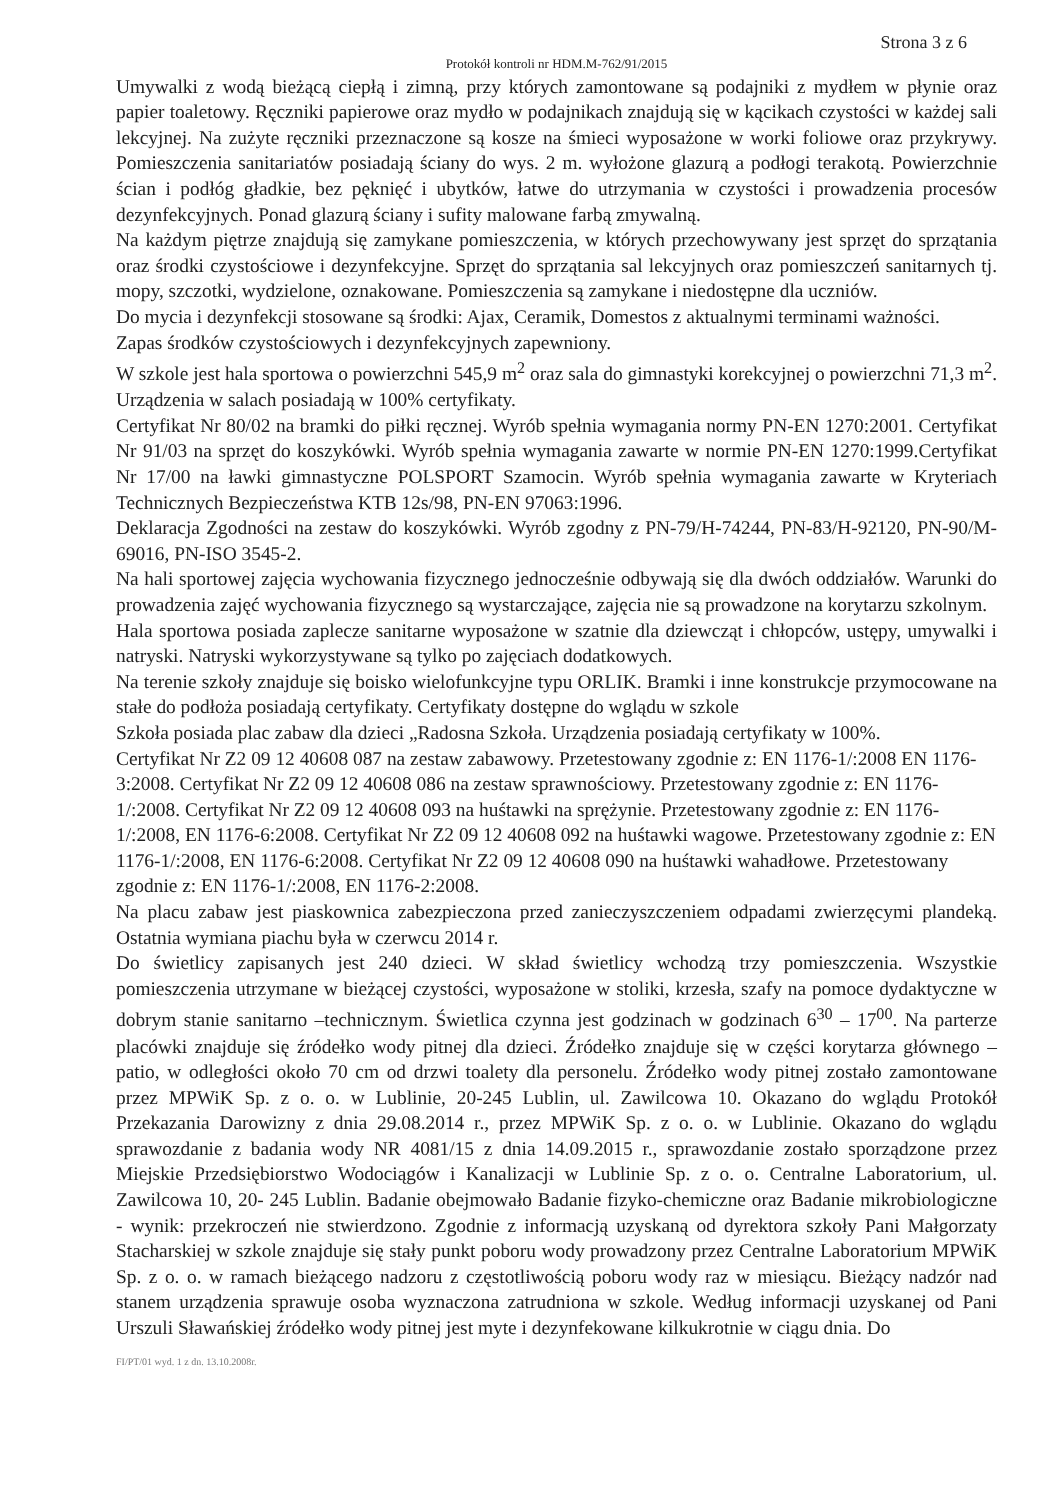Strona 3 z 6
Protokół kontroli nr HDM.M-762/91/2015
Umywalki z wodą bieżącą ciepłą i zimną, przy których zamontowane są podajniki z mydłem w płynie oraz papier toaletowy. Ręczniki papierowe oraz mydło w podajnikach znajdują się w kącikach czystości w każdej sali lekcyjnej. Na zużyte ręczniki przeznaczone są kosze na śmieci wyposażone w worki foliowe oraz przykrywy. Pomieszczenia sanitariatów posiadają ściany do wys. 2 m. wyłożone glazurą a podłogi terakotą. Powierzchnie ścian i podłóg gładkie, bez pęknięć i ubytków, łatwe do utrzymania w czystości i prowadzenia procesów dezynfekcyjnych. Ponad glazurą ściany i sufity malowane farbą zmywalną.
Na każdym piętrze znajdują się zamykane pomieszczenia, w których przechowywany jest sprzęt do sprzątania oraz środki czystościowe i dezynfekcyjne. Sprzęt do sprzątania sal lekcyjnych oraz pomieszczeń sanitarnych tj. mopy, szczotki, wydzielone, oznakowane. Pomieszczenia są zamykane i niedostępne dla uczniów.
Do mycia i dezynfekcji stosowane są środki: Ajax, Ceramik, Domestos z aktualnymi terminami ważności.
Zapas środków czystościowych i dezynfekcyjnych zapewniony.
W szkole jest hala sportowa o powierzchni 545,9 m<sup>2</sup> oraz sala do gimnastyki korekcyjnej o powierzchni 71,3 m<sup>2</sup>. Urządzenia w salach posiadają w 100% certyfikaty.
Certyfikat Nr 80/02 na bramki do piłki ręcznej. Wyrób spełnia wymagania normy PN-EN 1270:2001. Certyfikat Nr 91/03 na sprzęt do koszykówki. Wyrób spełnia wymagania zawarte w normie PN-EN 1270:1999.Certyfikat Nr 17/00 na ławki gimnastyczne POLSPORT Szamocin. Wyrób spełnia wymagania zawarte w Kryteriach Technicznych Bezpieczeństwa KTB 12s/98, PN-EN 97063:1996.
Deklaracja Zgodności na zestaw do koszykówki. Wyrób zgodny z PN-79/H-74244, PN-83/H-92120, PN-90/M-69016, PN-ISO 3545-2.
Na hali sportowej zajęcia wychowania fizycznego jednocześnie odbywają się dla dwóch oddziałów. Warunki do prowadzenia zajęć wychowania fizycznego są wystarczające, zajęcia nie są prowadzone na korytarzu szkolnym.
Hala sportowa posiada zaplecze sanitarne wyposażone w szatnie dla dziewcząt i chłopców, ustępy, umywalki i natryski. Natryski wykorzystywane są tylko po zajęciach dodatkowych.
Na terenie szkoły znajduje się boisko wielofunkcyjne typu ORLIK. Bramki i inne konstrukcje przymocowane na stałe do podłoża posiadają certyfikaty. Certyfikaty dostępne do wglądu w szkole
Szkoła posiada plac zabaw dla dzieci „Radosna Szkoła. Urządzenia posiadają certyfikaty w 100%.
Certyfikat Nr Z2 09 12 40608 087 na zestaw zabawowy. Przetestowany zgodnie z: EN 1176-1/:2008 EN 1176-3:2008. Certyfikat Nr Z2 09 12 40608 086 na zestaw sprawnościowy. Przetestowany zgodnie z: EN 1176-1/:2008. Certyfikat Nr Z2 09 12 40608 093 na huśtawki na sprężynie. Przetestowany zgodnie z: EN 1176-1/:2008, EN 1176-6:2008. Certyfikat Nr Z2 09 12 40608 092 na huśtawki wagowe. Przetestowany zgodnie z: EN 1176-1/:2008, EN 1176-6:2008. Certyfikat Nr Z2 09 12 40608 090 na huśtawki wahadłowe. Przetestowany zgodnie z: EN 1176-1/:2008, EN 1176-2:2008.
Na placu zabaw jest piaskownica zabezpieczona przed zanieczyszczeniem odpadami zwierzęcymi plandeką. Ostatnia wymiana piachu była w czerwcu 2014 r.
Do świetlicy zapisanych jest 240 dzieci. W skład świetlicy wchodzą trzy pomieszczenia. Wszystkie pomieszczenia utrzymane w bieżącej czystości, wyposażone w stoliki, krzesła, szafy na pomoce dydaktyczne w dobrym stanie sanitarno –technicznym. Świetlica czynna jest godzinach w godzinach 6<sup>30</sup> – 17<sup>00</sup>. Na parterze placówki znajduje się źródełko wody pitnej dla dzieci. Źródełko znajduje się w części korytarza głównego – patio, w odległości około 70 cm od drzwi toalety dla personelu. Źródełko wody pitnej zostało zamontowane przez MPWiK Sp. z o. o. w Lublinie, 20-245 Lublin, ul. Zawilcowa 10. Okazano do wglądu Protokół Przekazania Darowizny z dnia 29.08.2014 r., przez MPWiK Sp. z o. o. w Lublinie. Okazano do wglądu sprawozdanie z badania wody NR 4081/15 z dnia 14.09.2015 r., sprawozdanie zostało sporządzone przez Miejskie Przedsiębiorstwo Wodociągów i Kanalizacji w Lublinie Sp. z o. o. Centralne Laboratorium, ul. Zawilcowa 10, 20- 245 Lublin. Badanie obejmowało Badanie fizyko-chemiczne oraz Badanie mikrobiologiczne - wynik: przekroczeń nie stwierdzono. Zgodnie z informacją uzyskaną od dyrektora szkoły Pani Małgorzaty Stacharskiej w szkole znajduje się stały punkt poboru wody prowadzony przez Centralne Laboratorium MPWiK Sp. z o. o. w ramach bieżącego nadzoru z częstotliwością poboru wody raz w miesiącu. Bieżący nadzór nad stanem urządzenia sprawuje osoba wyznaczona zatrudniona w szkole. Według informacji uzyskanej od Pani Urszuli Sławańskiej źródełko wody pitnej jest myte i dezynfekowane kilkukrotnie w ciągu dnia. Do
FI/PT/01 wyd. 1 z dn. 13.10.2008r.